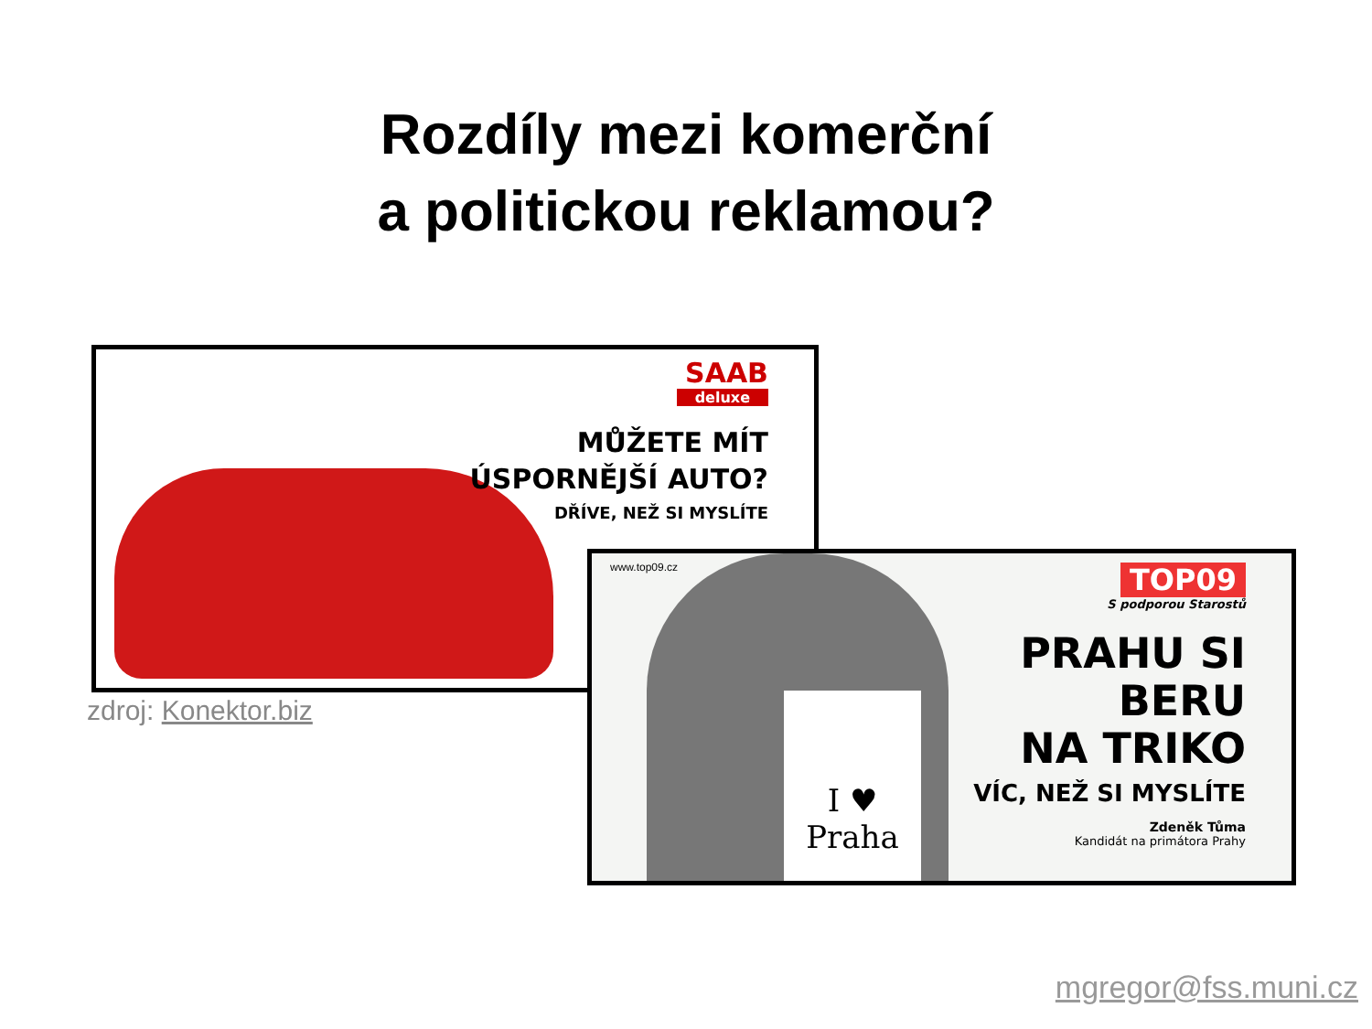Rozdíly mezi komerční
a politickou reklamou?
SAAB
deluxe
MŮŽETE MÍT
ÚSPORNĚJŠÍ AUTO?
DŘÍVE, NEŽ SI MYSLÍTE
I ♥
Praha
www.top09.cz
TOP09
S podporou Starostů
PRAHU SI
BERU
NA TRIKO
VÍC, NEŽ SI MYSLÍTE
Zdeněk Tůma
Kandidát na primátora Prahy
zdroj: Konektor.biz
mgregor@fss.muni.cz